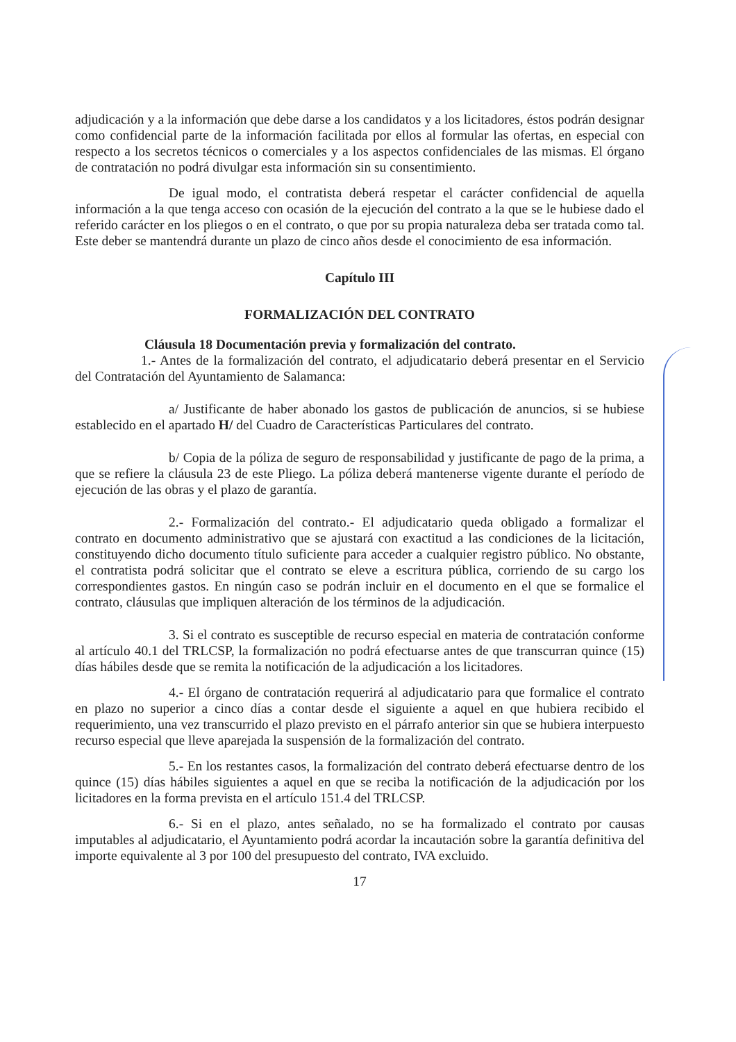adjudicación y a la información que debe darse a los candidatos y a los licitadores, éstos podrán designar como confidencial parte de la información facilitada por ellos al formular las ofertas, en especial con respecto a los secretos técnicos o comerciales y a los aspectos confidenciales de las mismas. El órgano de contratación no podrá divulgar esta información sin su consentimiento.
De igual modo, el contratista deberá respetar el carácter confidencial de aquella información a la que tenga acceso con ocasión de la ejecución del contrato a la que se le hubiese dado el referido carácter en los pliegos o en el contrato, o que por su propia naturaleza deba ser tratada como tal. Este deber se mantendrá durante un plazo de cinco años desde el conocimiento de esa información.
Capítulo III
FORMALIZACIÓN DEL CONTRATO
Cláusula 18 Documentación previa y formalización del contrato.
1.- Antes de la formalización del contrato, el adjudicatario deberá presentar en el Servicio del Contratación del Ayuntamiento de Salamanca:
a/ Justificante de haber abonado los gastos de publicación de anuncios, si se hubiese establecido en el apartado H/ del Cuadro de Características Particulares del contrato.
b/ Copia de la póliza de seguro de responsabilidad y justificante de pago de la prima, a que se refiere la cláusula 23 de este Pliego. La póliza deberá mantenerse vigente durante el período de ejecución de las obras y el plazo de garantía.
2.- Formalización del contrato.- El adjudicatario queda obligado a formalizar el contrato en documento administrativo que se ajustará con exactitud a las condiciones de la licitación, constituyendo dicho documento título suficiente para acceder a cualquier registro público. No obstante, el contratista podrá solicitar que el contrato se eleve a escritura pública, corriendo de su cargo los correspondientes gastos. En ningún caso se podrán incluir en el documento en el que se formalice el contrato, cláusulas que impliquen alteración de los términos de la adjudicación.
3. Si el contrato es susceptible de recurso especial en materia de contratación conforme al artículo 40.1 del TRLCSP, la formalización no podrá efectuarse antes de que transcurran quince (15) días hábiles desde que se remita la notificación de la adjudicación a los licitadores.
4.- El órgano de contratación requerirá al adjudicatario para que formalice el contrato en plazo no superior a cinco días a contar desde el siguiente a aquel en que hubiera recibido el requerimiento, una vez transcurrido el plazo previsto en el párrafo anterior sin que se hubiera interpuesto recurso especial que lleve aparejada la suspensión de la formalización del contrato.
5.- En los restantes casos, la formalización del contrato deberá efectuarse dentro de los quince (15) días hábiles siguientes a aquel en que se reciba la notificación de la adjudicación por los licitadores en la forma prevista en el artículo 151.4 del TRLCSP.
6.- Si en el plazo, antes señalado, no se ha formalizado el contrato por causas imputables al adjudicatario, el Ayuntamiento podrá acordar la incautación sobre la garantía definitiva del importe equivalente al 3 por 100 del presupuesto del contrato, IVA excluido.
17